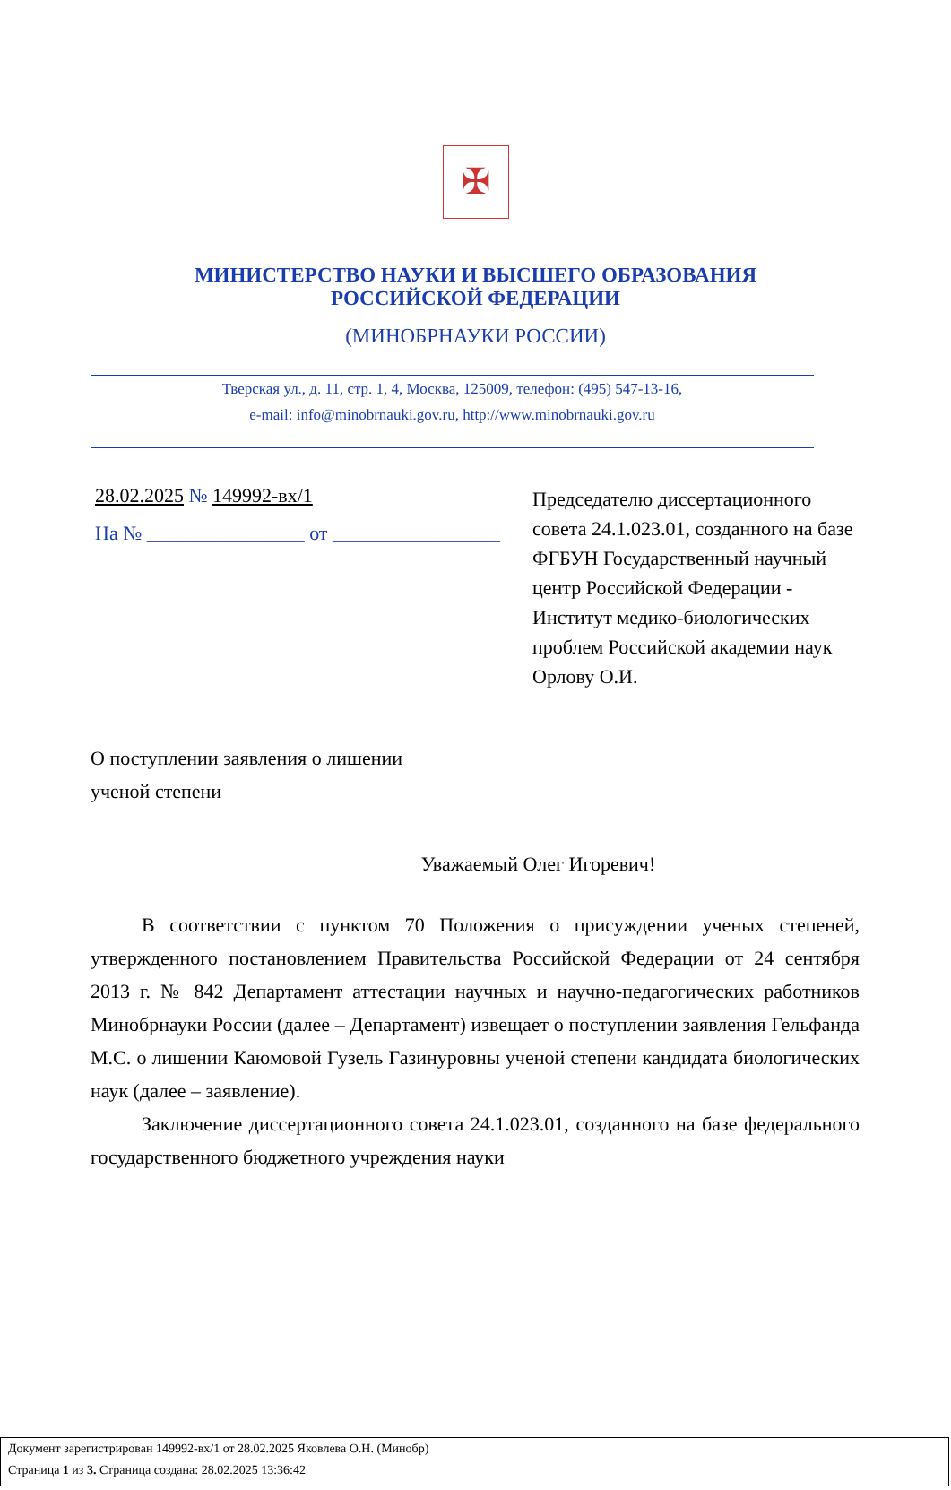✠
МИНИСТЕРСТВО НАУКИ И ВЫСШЕГО ОБРАЗОВАНИЯ
РОССИЙСКОЙ ФЕДЕРАЦИИ
(МИНОБРНАУКИ РОССИИ)
Тверская ул., д. 11, стр. 1, 4, Москва, 125009, телефон: (495) 547-13-16,
e-mail: info@minobrnauki.gov.ru, http://www.minobrnauki.gov.ru
28.02.2025 № 149992-вх/1
На № ________________ от _________________
Председателю диссертационного совета 24.1.023.01, созданного на базе
ФГБУН Государственный научный центр Российской Федерации - Институт медико-биологических проблем Российской академии наук
Орлову О.И.
О поступлении заявления о лишении
ученой степени
Уважаемый Олег Игоревич!
В соответствии с пунктом 70 Положения о присуждении ученых степеней, утвержденного постановлением Правительства Российской Федерации от 24 сентября 2013 г. № 842 Департамент аттестации научных и научно-педагогических работников Минобрнауки России (далее – Департамент) извещает о поступлении заявления Гельфанда М.С. о лишении Каюмовой Гузель Газинуровны ученой степени кандидата биологических наук (далее – заявление).
Заключение диссертационного совета 24.1.023.01, созданного на базе федерального государственного бюджетного учреждения науки
Документ зарегистрирован 149992-вх/1 от 28.02.2025 Яковлева О.Н. (Минобр)
Страница 1 из 3. Страница создана: 28.02.2025 13:36:42